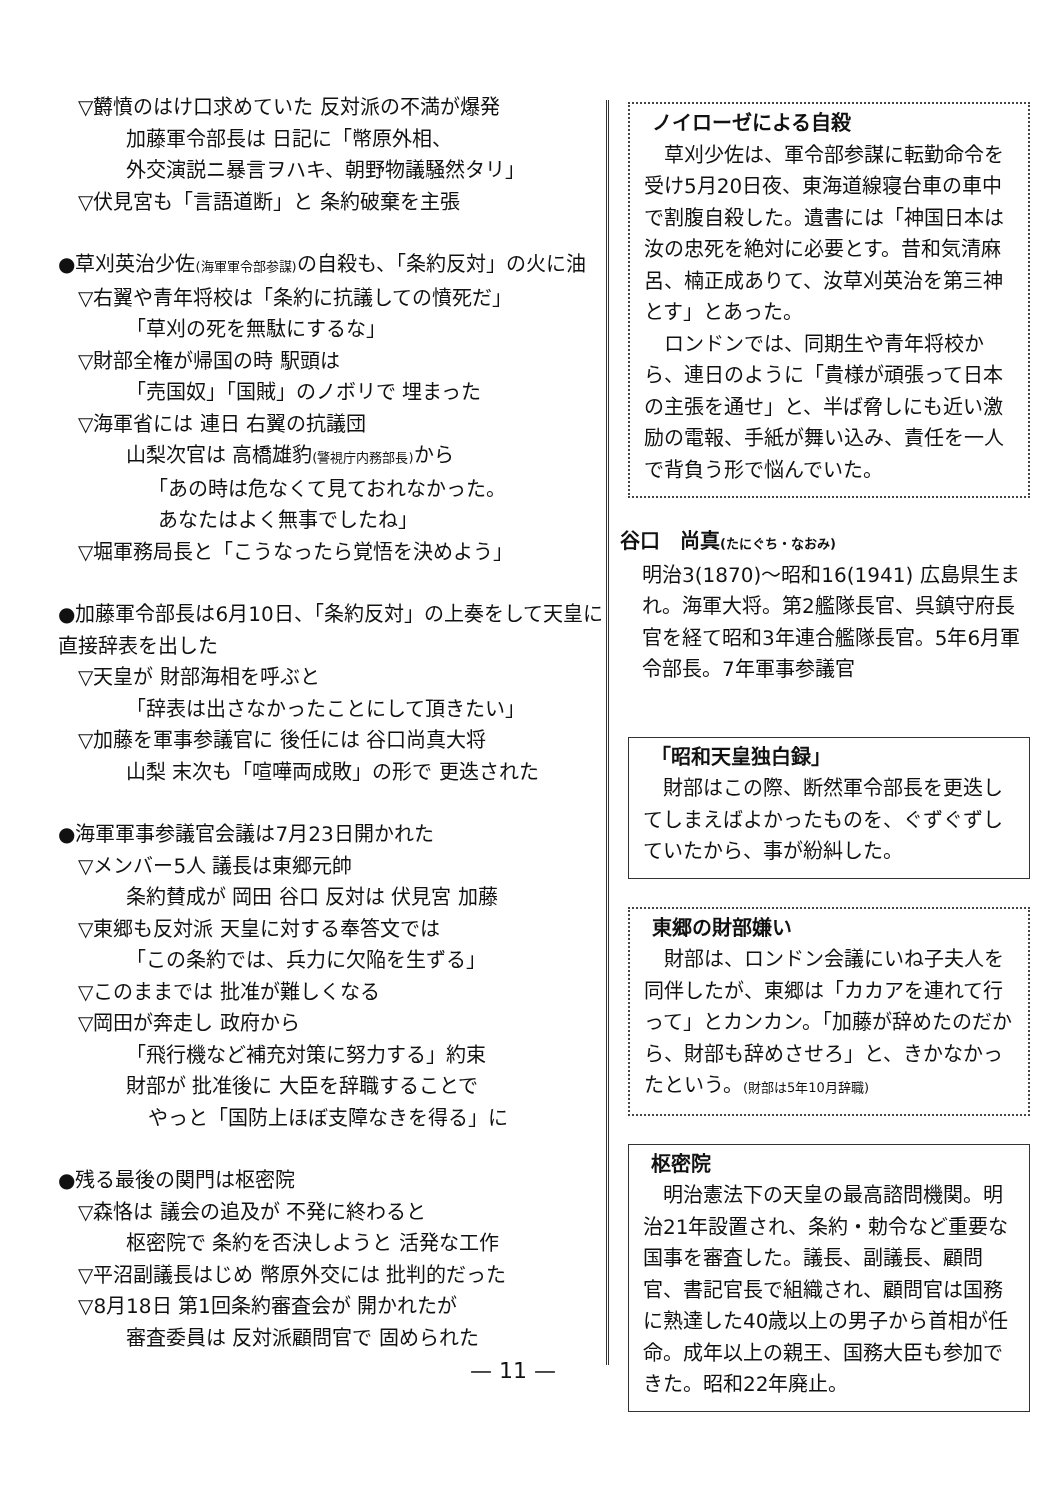▽欝憤のはけ口求めていた 反対派の不満が爆発
加藤軍令部長は 日記に「幣原外相、
外交演説ニ暴言ヲハキ、朝野物議騒然タリ」
▽伏見宮も「言語道断」と 条約破棄を主張
●草刈英治少佐(海軍軍令部参謀) の自殺も、「条約反対」の火に油
▽右翼や青年将校は「条約に抗議しての憤死だ」
「草刈の死を無駄にするな」
▽財部全権が帰国の時 駅頭は
「売国奴」「国賊」のノボリで 埋まった
▽海軍省には 連日 右翼の抗議団
山梨次官は 高橋雄豹(警視庁内務部長) から
「あの時は危なくて見ておれなかった。
あなたはよく無事でしたね」
▽堀軍務局長と「こうなったら覚悟を決めよう」
●加藤軍令部長は6月10日、「条約反対」の上奏をして天皇に直接辞表を出した
▽天皇が 財部海相を呼ぶと
「辞表は出さなかったことにして頂きたい」
▽加藤を軍事参議官に 後任には 谷口尚真大将
山梨 末次も「喧嘩両成敗」の形で 更迭された
●海軍軍事参議官会議は7月23日開かれた
▽メンバー5人 議長は東郷元帥
条約賛成が 岡田 谷口 反対は 伏見宮 加藤
▽東郷も反対派 天皇に対する奉答文では
「この条約では、兵力に欠陥を生ずる」
▽このままでは 批准が難しくなる
▽岡田が奔走し 政府から
「飛行機など補充対策に努力する」約束
財部が 批准後に 大臣を辞職することで
やっと「国防上ほぼ支障なきを得る」に
●残る最後の関門は枢密院
▽森恪は 議会の追及が 不発に終わると
枢密院で 条約を否決しようと 活発な工作
▽平沼副議長はじめ 幣原外交には 批判的だった
▽8月18日 第1回条約審査会が 開かれたが
審査委員は 反対派顧問官で 固められた
ノイローゼによる自殺
　草刈少佐は、軍令部参謀に転勤命令を受け5月20日夜、東海道線寝台車の車中で割腹自殺した。遺書には「神国日本は汝の忠死を絶対に必要とす。昔和気清麻呂、楠正成ありて、汝草刈英治を第三神とす」とあった。
　ロンドンでは、同期生や青年将校から、連日のように「貴様が頑張って日本の主張を通せ」と、半ば脅しにも近い激励の電報、手紙が舞い込み、責任を一人で背負う形で悩んでいた。
谷口　尚真(たにぐち・なおみ)
明治3(1870)～昭和16(1941) 広島県生まれ。海軍大将。第2艦隊長官、呉鎮守府長官を経て昭和3年連合艦隊長官。5年6月軍令部長。7年軍事参議官
「昭和天皇独白録」
　財部はこの際、断然軍令部長を更迭してしまえばよかったものを、ぐずぐずしていたから、事が紛糾した。
東郷の財部嫌い
　財部は、ロンドン会議にいね子夫人を同伴したが、東郷は「カカアを連れて行って」とカンカン。「加藤が辞めたのだから、財部も辞めさせろ」と、きかなかったという。(財部は5年10月辞職)
枢密院
　明治憲法下の天皇の最高諮問機関。明治21年設置され、条約・勅令など重要な国事を審査した。議長、副議長、顧問官、書記官長で組織され、顧問官は国務に熟達した40歳以上の男子から首相が任命。成年以上の親王、国務大臣も参加できた。昭和22年廃止。
— 11 —